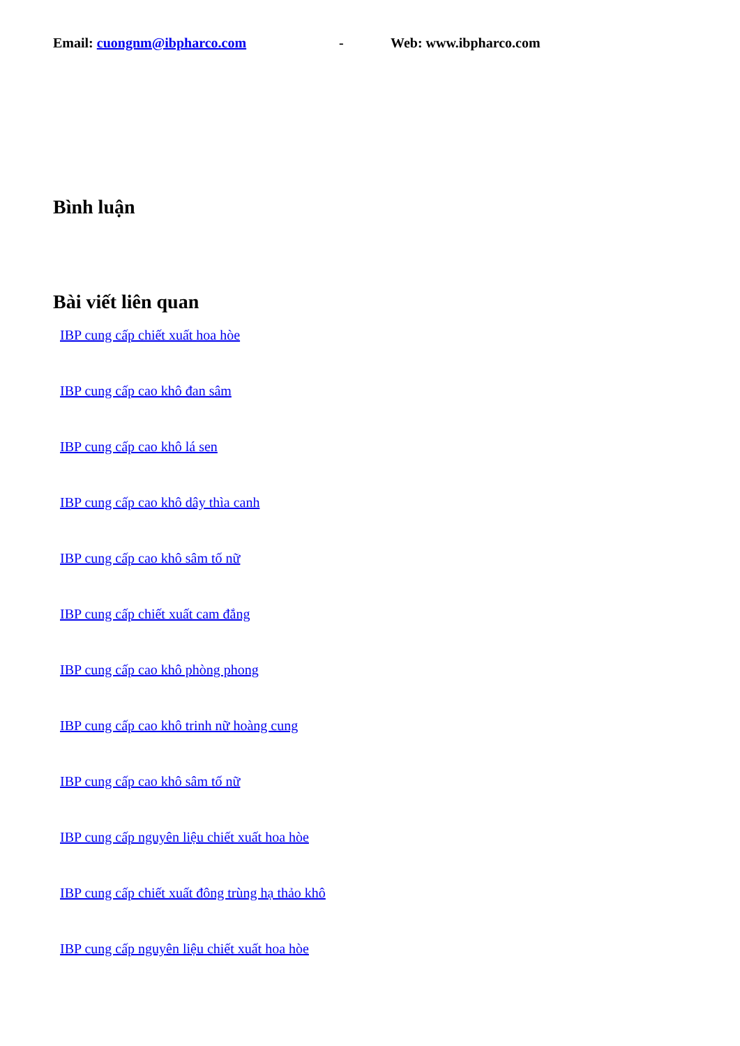Email: cuongnm@ibpharco.com - Web: www.ibpharco.com
Bình luận
Bài viết liên quan
IBP cung cấp chiết xuất hoa hòe
IBP cung cấp cao khô đan sâm
IBP cung cấp cao khô lá sen
IBP cung cấp cao khô dây thìa canh
IBP cung cấp cao khô sâm tố nữ
IBP cung cấp chiết xuất cam đắng
IBP cung cấp cao khô phòng phong
IBP cung cấp cao khô trinh nữ hoàng cung
IBP cung cấp cao khô sâm tố nữ
IBP cung cấp nguyên liệu chiết xuất hoa hòe
IBP cung cấp chiết xuất đông trùng hạ thảo khô
IBP cung cấp nguyên liệu chiết xuất hoa hòe